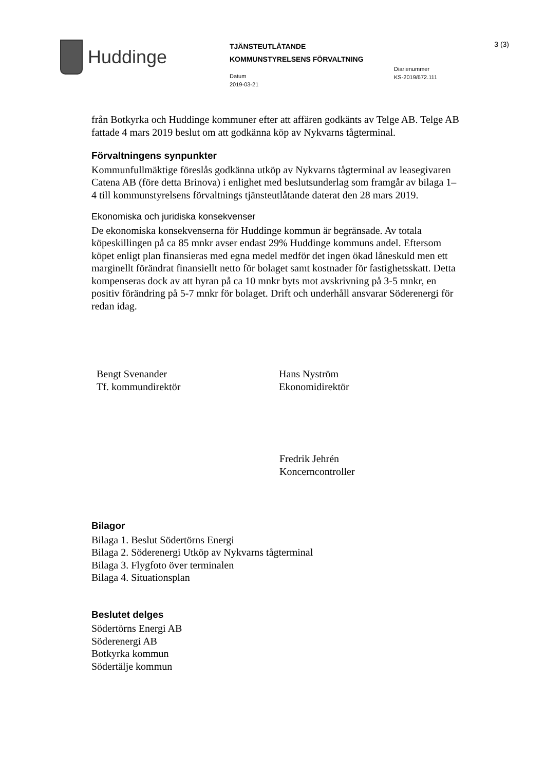Huddinge
TJÄNSTEUTLÅTANDE
KOMMUNSTYRELSENS FÖRVALTNING
Datum
2019-03-21
Diarienummer
KS-2019/672.111
3 (3)
från Botkyrka och Huddinge kommuner efter att affären godkänts av Telge AB. Telge AB fattade 4 mars 2019 beslut om att godkänna köp av Nykvarns tågterminal.
Förvaltningens synpunkter
Kommunfullmäktige föreslås godkänna utköp av Nykvarns tågterminal av leasegivaren Catena AB (före detta Brinova) i enlighet med beslutsunderlag som framgår av bilaga 1–4 till kommunstyrelsens förvaltnings tjänsteutlåtande daterat den 28 mars 2019.
Ekonomiska och juridiska konsekvenser
De ekonomiska konsekvenserna för Huddinge kommun är begränsade. Av totala köpeskillingen på ca 85 mnkr avser endast 29% Huddinge kommuns andel. Eftersom köpet enligt plan finansieras med egna medel medför det ingen ökad låneskuld men ett marginellt förändrat finansiellt netto för bolaget samt kostnader för fastighetsskatt. Detta kompenseras dock av att hyran på ca 10 mnkr byts mot avskrivning på 3-5 mnkr, en positiv förändring på 5-7 mnkr för bolaget. Drift och underhåll ansvarar Söderenergi för redan idag.
Bengt Svenander
Tf. kommundirektör
Hans Nyström
Ekonomidirektör
Fredrik Jehrén
Koncerncontroller
Bilagor
Bilaga 1. Beslut Södertörns Energi
Bilaga 2. Söderenergi Utköp av Nykvarns tågterminal
Bilaga 3. Flygfoto över terminalen
Bilaga 4. Situationsplan
Beslutet delges
Södertörns Energi AB
Söderenergi AB
Botkyrka kommun
Södertälje kommun